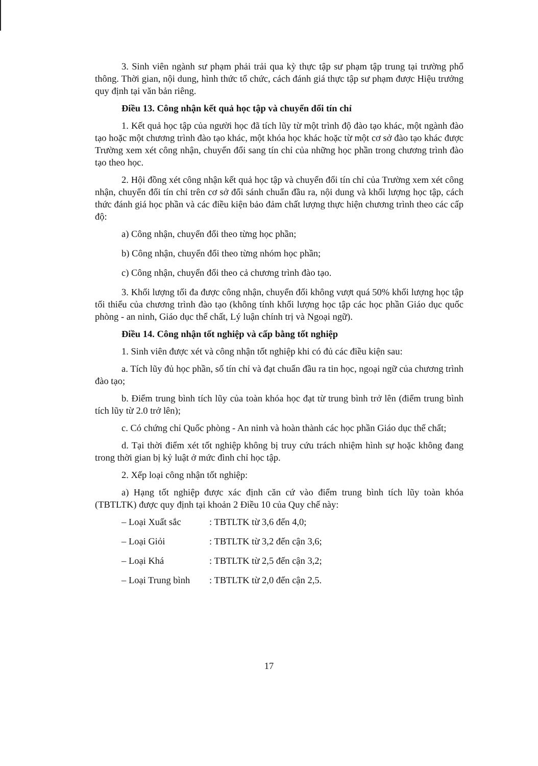3. Sinh viên ngành sư phạm phải trải qua kỳ thực tập sư phạm tập trung tại trường phổ thông. Thời gian, nội dung, hình thức tổ chức, cách đánh giá thực tập sư phạm được Hiệu trưởng quy định tại văn bản riêng.
Điều 13. Công nhận kết quả học tập và chuyển đổi tín chỉ
1. Kết quả học tập của người học đã tích lũy từ một trình độ đào tạo khác, một ngành đào tạo hoặc một chương trình đào tạo khác, một khóa học khác hoặc từ một cơ sở đào tạo khác được Trường xem xét công nhận, chuyển đổi sang tín chỉ của những học phần trong chương trình đào tạo theo học.
2. Hội đồng xét công nhận kết quả học tập và chuyển đổi tín chỉ của Trường xem xét công nhận, chuyển đổi tín chỉ trên cơ sở đối sánh chuẩn đầu ra, nội dung và khối lượng học tập, cách thức đánh giá học phần và các điều kiện bảo đảm chất lượng thực hiện chương trình theo các cấp độ:
a) Công nhận, chuyển đổi theo từng học phần;
b) Công nhận, chuyển đổi theo từng nhóm học phần;
c) Công nhận, chuyển đổi theo cả chương trình đào tạo.
3. Khối lượng tối đa được công nhận, chuyển đổi không vượt quá 50% khối lượng học tập tối thiểu của chương trình đào tạo (không tính khối lượng học tập các học phần Giáo dục quốc phòng - an ninh, Giáo dục thể chất, Lý luận chính trị và Ngoại ngữ).
Điều 14. Công nhận tốt nghiệp và cấp bằng tốt nghiệp
1. Sinh viên được xét và công nhận tốt nghiệp khi có đủ các điều kiện sau:
a. Tích lũy đủ học phần, số tín chỉ và đạt chuẩn đầu ra tin học, ngoại ngữ của chương trình đào tạo;
b. Điểm trung bình tích lũy của toàn khóa học đạt từ trung bình trở lên (điểm trung bình tích lũy từ 2.0 trở lên);
c. Có chứng chỉ Quốc phòng - An ninh và hoàn thành các học phần Giáo dục thể chất;
d. Tại thời điểm xét tốt nghiệp không bị truy cứu trách nhiệm hình sự hoặc không đang trong thời gian bị kỷ luật ở mức đình chỉ học tập.
2. Xếp loại công nhận tốt nghiệp:
a) Hạng tốt nghiệp được xác định căn cứ vào điểm trung bình tích lũy toàn khóa (TBTLTK) được quy định tại khoản 2 Điều 10 của Quy chế này:
– Loại Xuất sắc: TBTLTK từ 3,6 đến 4,0;
– Loại Giỏi: TBTLTK từ 3,2 đến cận 3,6;
– Loại Khá: TBTLTK từ 2,5 đến cận 3,2;
– Loại Trung bình: TBTLTK từ 2,0 đến cận 2,5.
17